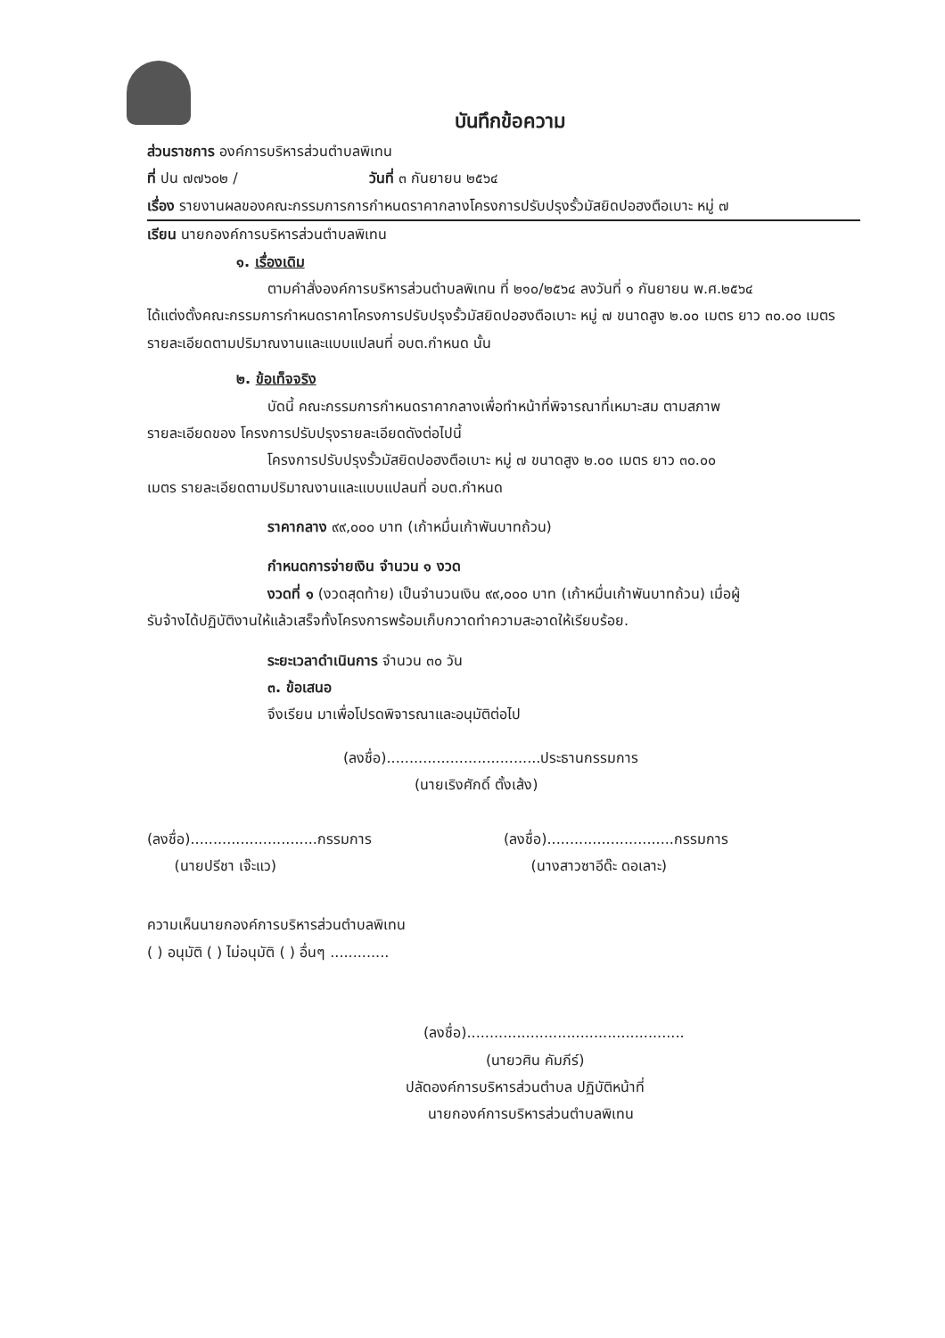บันทึกข้อความ
ส่วนราชการ องค์การบริหารส่วนตำบลพิเทน
ที่ ปน ๗๗๖๐๒ / วันที่ ๓ กันยายน ๒๕๖๔
เรื่อง รายงานผลของคณะกรรมการการกำหนดราคากลางโครงการปรับปรุงรั้วมัสยิดปอฮงตือเบาะ หมู่ ๗
เรียน นายกองค์การบริหารส่วนตำบลพิเทน
๑. เรื่องเดิม
ตามคำสั่งองค์การบริหารส่วนตำบลพิเทน ที่ ๒๑๐/๒๕๖๔ ลงวันที่ ๑ กันยายน พ.ศ.๒๕๖๔
ได้แต่งตั้งคณะกรรมการกำหนดราคาโครงการปรับปรุงรั้วมัสยิดปอฮงตือเบาะ หมู่ ๗ ขนาดสูง ๒.๐๐ เมตร ยาว ๓๐.๐๐ เมตร รายละเอียดตามปริมาณงานและแบบแปลนที่ อบต.กำหนด นั้น
๒. ข้อเท็จจริง
บัดนี้ คณะกรรมการกำหนดราคากลางเพื่อทำหน้าที่พิจารณาที่เหมาะสม ตามสภาพ
รายละเอียดของ โครงการปรับปรุงรายละเอียดดังต่อไปนี้
โครงการปรับปรุงรั้วมัสยิดปอฮงตือเบาะ หมู่ ๗ ขนาดสูง ๒.๐๐ เมตร ยาว ๓๐.๐๐
เมตร รายละเอียดตามปริมาณงานและแบบแปลนที่ อบต.กำหนด
ราคากลาง ๙๙,๐๐๐ บาท (เก้าหมื่นเก้าพันบาทถ้วน)
กำหนดการจ่ายเงิน จำนวน ๑ งวด
งวดที่ ๑ (งวดสุดท้าย) เป็นจำนวนเงิน ๙๙,๐๐๐ บาท (เก้าหมื่นเก้าพันบาทถ้วน) เมื่อผู้
รับจ้างได้ปฏิบัติงานให้แล้วเสร็จทั้งโครงการพร้อมเก็บกวาดทำความสะอาดให้เรียบร้อย.
ระยะเวลาดำเนินการ จำนวน ๓๐ วัน
๓. ข้อเสนอ
จึงเรียน มาเพื่อโปรดพิจารณาและอนุมัติต่อไป
(ลงชื่อ)..................................ประธานกรรมการ
(นายเริงศักดิ์ ตั้งเส้ง)
(ลงชื่อ)............................กรรมการ
(นายปรีชา เจ๊ะแว)
(ลงชื่อ)............................กรรมการ
(นางสาวซาอีด๊ะ ดอเลาะ)
ความเห็นนายกองค์การบริหารส่วนตำบลพิเทน
( ) อนุมัติ ( ) ไม่อนุมัติ ( ) อื่นๆ .............
(ลงชื่อ)................................................
(นายวศิน คัมภีร์)
ปลัดองค์การบริหารส่วนตำบล ปฏิบัติหน้าที่
นายกองค์การบริหารส่วนตำบลพิเทน